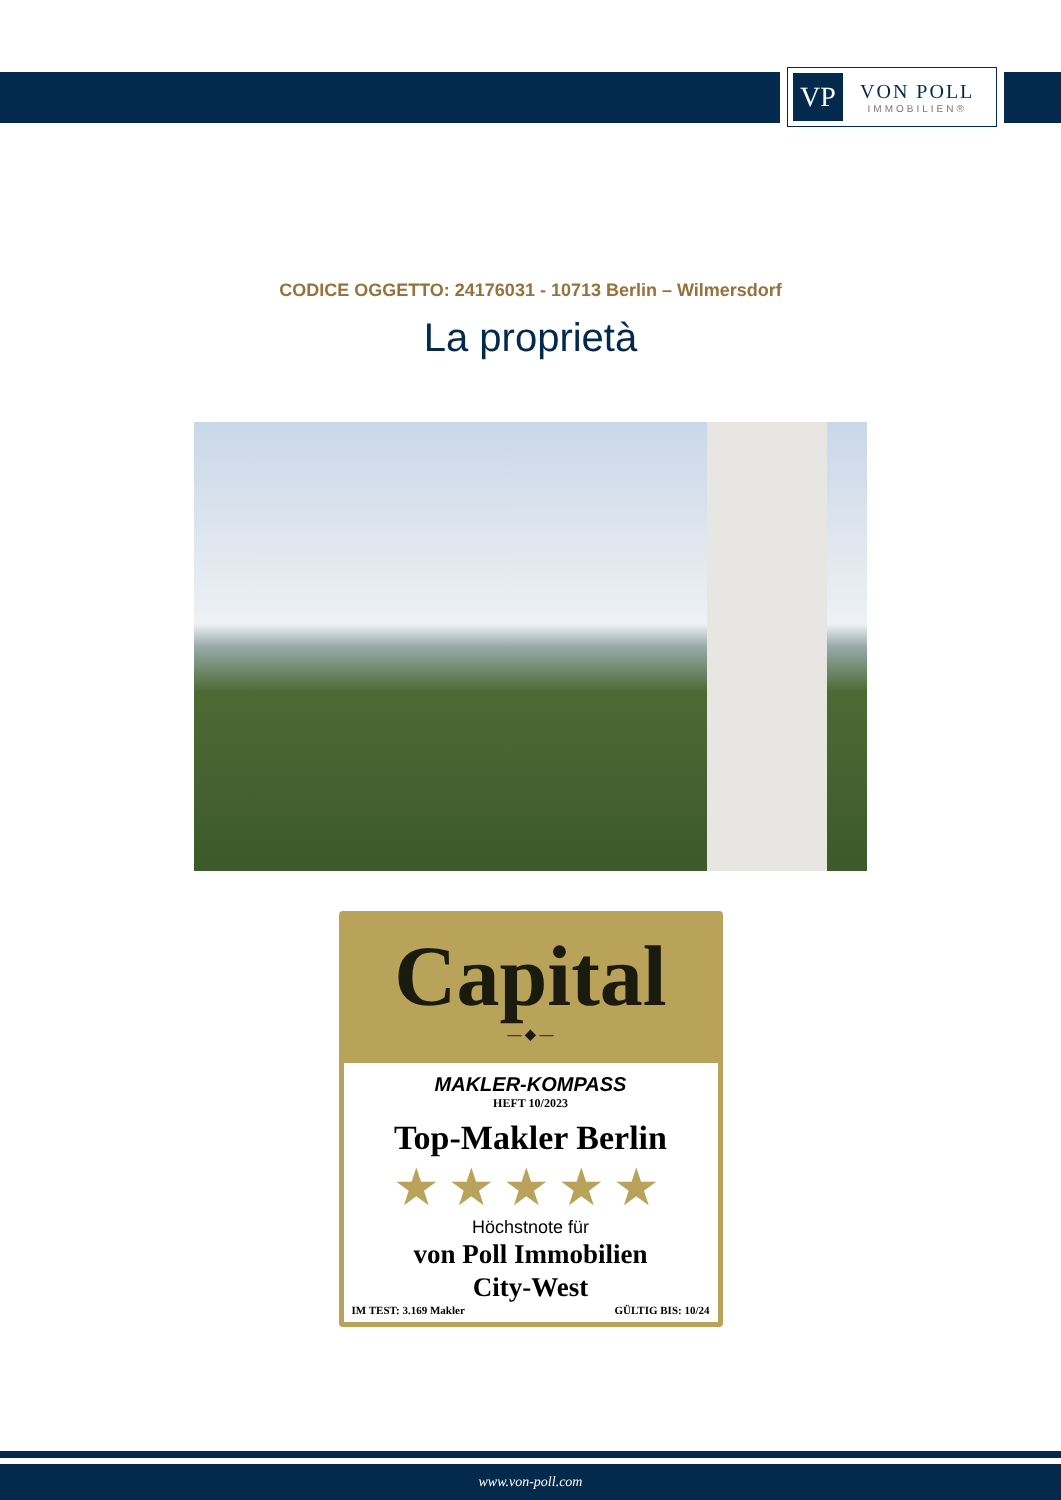VP
VON POLL
IMMOBILIEN®
CODICE OGGETTO: 24176031 - 10713 Berlin – Wilmersdorf
La proprietà
Capital
— ◆ —
MAKLER-KOMPASS
HEFT 10/2023
Top-Makler Berlin
★★★★★
Höchstnote für
von Poll Immobilien
City-West
IM TEST: 3.169 Makler GÜLTIG BIS: 10/24
www.von-poll.com